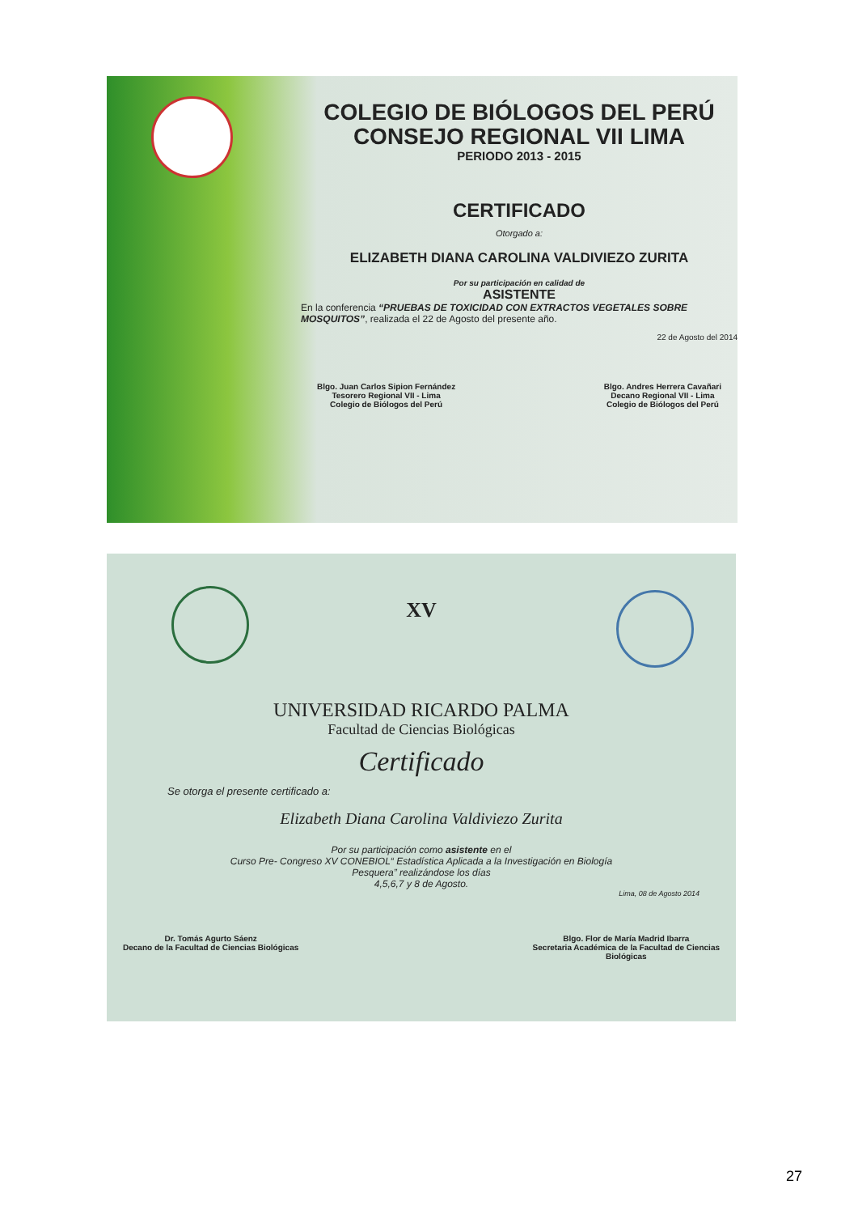COLEGIO DE BIÓLOGOS DEL PERÚ
CONSEJO REGIONAL VII LIMA
PERIODO 2013 - 2015
CERTIFICADO
Otorgado a:
ELIZABETH DIANA CAROLINA VALDIVIEZO ZURITA
Por su participación en calidad de
ASISTENTE
En la conferencia “PRUEBAS DE TOXICIDAD CON EXTRACTOS VEGETALES SOBRE MOSQUITOS”, realizada el 22 de Agosto del presente año.
22 de Agosto del 2014
Blgo. Juan Carlos Sipion Fernández
Tesorero Regional VII - Lima
Colegio de Biólogos del Perú
Blgo. Andres Herrera Cavañari
Decano Regional VII - Lima
Colegio de Biólogos del Perú
XV
UNIVERSIDAD RICARDO PALMA
Facultad de Ciencias Biológicas
Certificado
Se otorga el presente certificado a:
Elizabeth Diana Carolina Valdiviezo Zurita
Por su participación como asistente en el
Curso Pre- Congreso XV CONEBIOL“ Estadística Aplicada a la Investigación en Biología
Pesquera” realizándose los días
4,5,6,7 y 8 de Agosto.
Lima, 08 de Agosto 2014
Dr. Tomás Agurto Sáenz
Decano de la Facultad de Ciencias Biológicas
Blgo. Flor de María Madrid Ibarra
Secretaria Académica de la Facultad de Ciencias
Biológicas
27